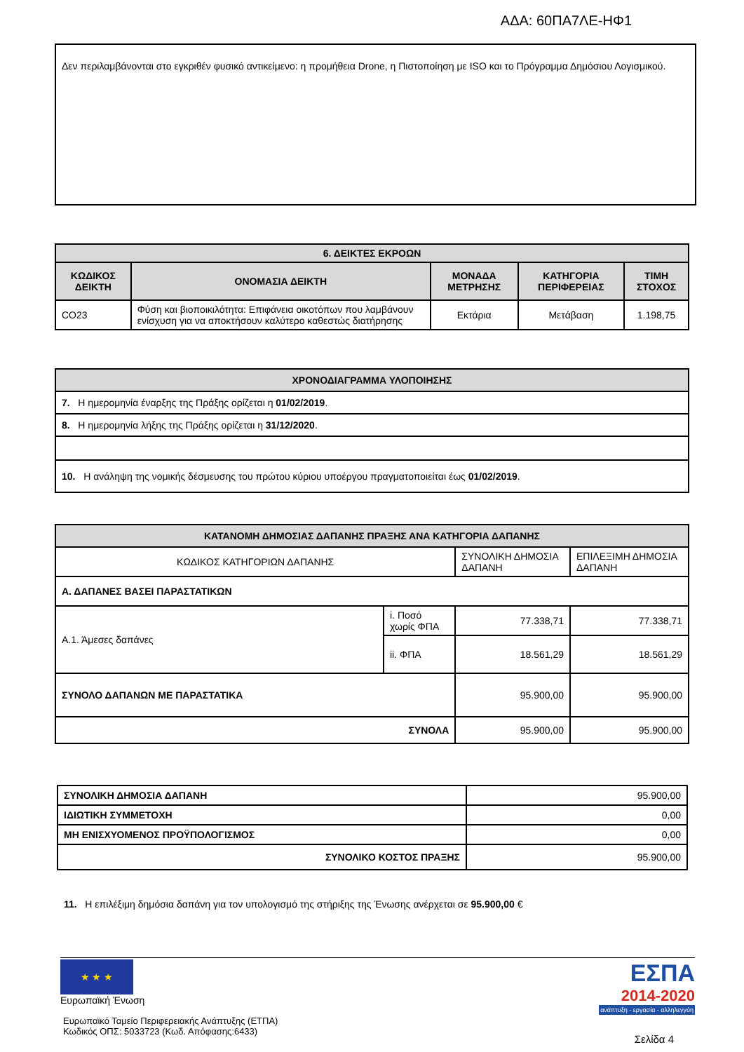ΑΔΑ: 60ΠΑ7ΛΕ-ΗΦ1
Δεν περιλαμβάνονται στο εγκριθέν φυσικό αντικείμενο: η προμήθεια Drone, η Πιστοποίηση με ISO και το Πρόγραμμα Δημόσιου Λογισμικού.
| 6. ΔΕΙΚΤΕΣ ΕΚΡΟΩΝ | | | | |
| ΚΩΔΙΚΟΣ ΔΕΙΚΤΗ | ΟΝΟΜΑΣΙΑ ΔΕΙΚΤΗ | ΜΟΝΑΔΑ ΜΕΤΡΗΣΗΣ | ΚΑΤΗΓΟΡΙΑ ΠΕΡΙΦΕΡΕΙΑΣ | ΤΙΜΗ ΣΤΟΧΟΣ |
| CO23 | Φύση και βιοποικιλότητα: Επιφάνεια οικοτόπων που λαμβάνουν ενίσχυση για να αποκτήσουν καλύτερο καθεστώς διατήρησης | Εκτάρια | Μετάβαση | 1.198,75 |
| ΧΡΟΝΟΔΙΑΓΡΑΜΜΑ ΥΛΟΠΟΙΗΣΗΣ |
| 7. Η ημερομηνία έναρξης της Πράξης ορίζεται η 01/02/2019 . |
| 8. Η ημερομηνία λήξης της Πράξης ορίζεται η 31/12/2020 . |
| 10. Η ανάληψη της νομικής δέσμευσης του πρώτου κύριου υποέργου πραγματοποιείται έως 01/02/2019 . |
| ΚΑΤΑΝΟΜΗ ΔΗΜΟΣΙΑΣ ΔΑΠΑΝΗΣ ΠΡΑΞΗΣ ΑΝΑ ΚΑΤΗΓΟΡΙΑ ΔΑΠΑΝΗΣ | | | |
| ΚΩΔΙΚΟΣ ΚΑΤΗΓΟΡΙΩΝ ΔΑΠΑΝΗΣ | | ΣΥΝΟΛΙΚΗ ΔΗΜΟΣΙΑ ΔΑΠΑΝΗ | ΕΠΙΛΕΞΙΜΗ ΔΗΜΟΣΙΑ ΔΑΠΑΝΗ |
| Α. ΔΑΠΑΝΕΣ ΒΑΣΕΙ ΠΑΡΑΣΤΑΤΙΚΩΝ | | | |
| Α.1. Άμεσες δαπάνες | i. Ποσό χωρίς ΦΠΑ | 77.338,71 | 77.338,71 |
| | ii. ΦΠΑ | 18.561,29 | 18.561,29 |
| ΣΥΝΟΛΟ ΔΑΠΑΝΩΝ ΜΕ ΠΑΡΑΣΤΑΤΙΚΑ | | 95.900,00 | 95.900,00 |
| ΣΥΝΟΛΑ | | 95.900,00 | 95.900,00 |
| ΣΥΝΟΛΙΚΗ ΔΗΜΟΣΙΑ ΔΑΠΑΝΗ | 95.900,00 |
| ΙΔΙΩΤΙΚΗ ΣΥΜΜΕΤΟΧΗ | 0,00 |
| ΜΗ ΕΝΙΣΧΥΟΜΕΝΟΣ ΠΡΟΫΠΟΛΟΓΙΣΜΟΣ | 0,00 |
| ΣΥΝΟΛΙΚΟ ΚΟΣΤΟΣ ΠΡΑΞΗΣ | 95.900,00 |
11. Η επιλέξιμη δημόσια δαπάνη για τον υπολογισμό της στήριξης της Ένωσης ανέρχεται σε 95.900,00 €
★ ★ ★
Ευρωπαϊκή Ένωση
Ευρωπαϊκό Ταμείο Περιφερειακής Ανάπτυξης (ΕΤΠΑ)
Κωδικός ΟΠΣ: 5033723 (Κωδ. Απόφασης:6433)
ΕΣΠΑ
2014-2020
ανάπτυξη - εργασία - αλληλεγγύη
Σελίδα 4